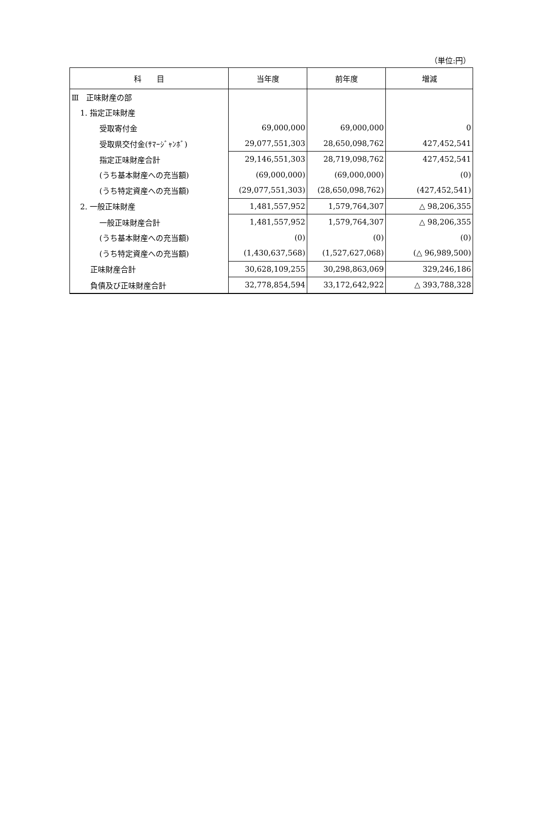（単位:円）
| 科 目 | 当年度 | 前年度 | 増減 |
| --- | --- | --- | --- |
| Ⅲ 正味財産の部 | | | |
| 1. 指定正味財産 | | | |
| 受取寄付金 | 69,000,000 | 69,000,000 | 0 |
| 受取県交付金(ｻﾏｰｼﾞｬﾝﾎﾞ) | 29,077,551,303 | 28,650,098,762 | 427,452,541 |
| 指定正味財産合計 | 29,146,551,303 | 28,719,098,762 | 427,452,541 |
| (うち基本財産への充当額) | (69,000,000) | (69,000,000) | (0) |
| (うち特定資産への充当額) | (29,077,551,303) | (28,650,098,762) | (427,452,541) |
| 2. 一般正味財産 | 1,481,557,952 | 1,579,764,307 | △ 98,206,355 |
| 一般正味財産合計 | 1,481,557,952 | 1,579,764,307 | △ 98,206,355 |
| (うち基本財産への充当額) | (0) | (0) | (0) |
| (うち特定資産への充当額) | (1,430,637,568) | (1,527,627,068) | (△ 96,989,500) |
| 正味財産合計 | 30,628,109,255 | 30,298,863,069 | 329,246,186 |
| 負債及び正味財産合計 | 32,778,854,594 | 33,172,642,922 | △ 393,788,328 |